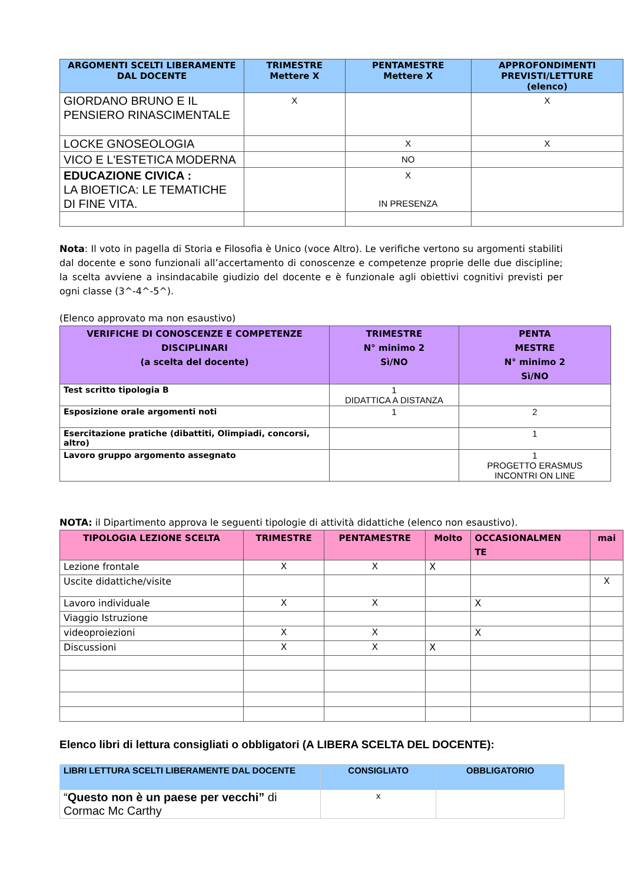| ARGOMENTI SCELTI LIBERAMENTE DAL DOCENTE | TRIMESTRE Mettere X | PENTAMESTRE Mettere X | APPROFONDIMENTI PREVISTI/LETTURE (elenco) |
| --- | --- | --- | --- |
| GIORDANO BRUNO E IL PENSIERO RINASCIMENTALE | X | | X |
| LOCKE GNOSEOLOGIA | | X | X |
| VICO E L'ESTETICA MODERNA | | NO | |
| EDUCAZIONE CIVICA : LA BIOETICA: LE TEMATICHE DI FINE VITA. | | X IN PRESENZA | |
Nota: Il voto in pagella di Storia e Filosofia è Unico (voce Altro). Le verifiche vertono su argomenti stabiliti dal docente e sono funzionali all’accertamento di conoscenze e competenze proprie delle due discipline; la scelta avviene a insindacabile giudizio del docente e è funzionale agli obiettivi cognitivi previsti per ogni classe (3^-4^-5^).
(Elenco approvato ma non esaustivo)
| VERIFICHE DI CONOSCENZE E COMPETENZE DISCIPLINARI (a scelta del docente) | TRIMESTRE N° minimo 2 Sì/NO | PENTA MESTRE N° minimo 2 Sì/NO |
| --- | --- | --- |
| Test scritto tipologia B | 1 DIDATTICA A DISTANZA | |
| Esposizione orale argomenti noti | 1 | 2 |
| Esercitazione pratiche (dibattiti, Olimpiadi, concorsi, altro) | | 1 |
| Lavoro gruppo argomento assegnato | | 1 PROGETTO ERASMUS INCONTRI ON LINE |
NOTA: il Dipartimento approva le seguenti tipologie di attività didattiche (elenco non esaustivo).
| TIPOLOGIA LEZIONE SCELTA | TRIMESTRE | PENTAMESTRE | Molto | OCCASIONALMEN TE | mai |
| --- | --- | --- | --- | --- | --- |
| Lezione frontale | X | X | X | | |
| Uscite didattiche/visite | | | | | X |
| Lavoro individuale | X | X | | X | |
| Viaggio Istruzione | | | | | |
| videoproiezioni | X | X | | X | |
| Discussioni | X | X | X | | |
Elenco libri di lettura consigliati o obbligatori (A LIBERA SCELTA DEL DOCENTE):
| LIBRI LETTURA SCELTI LIBERAMENTE DAL DOCENTE | CONSIGLIATO | OBBLIGATORIO |
| --- | --- | --- |
| “ Questo non è un paese per vecchi” di Cormac Mc Carthy | x | |